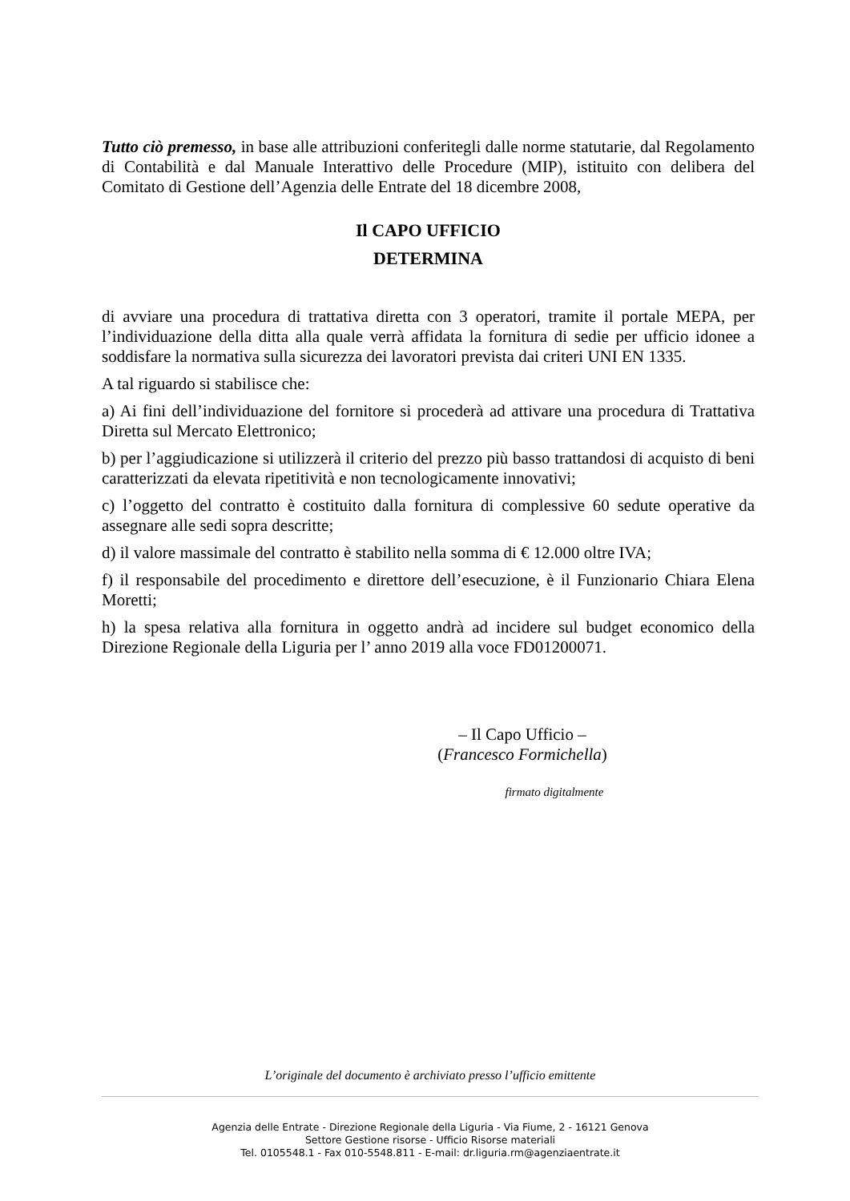Tutto ciò premesso, in base alle attribuzioni conferitegli dalle norme statutarie, dal Regolamento di Contabilità e dal Manuale Interattivo delle Procedure (MIP), istituito con delibera del Comitato di Gestione dell’Agenzia delle Entrate del 18 dicembre 2008,
Il CAPO UFFICIO
DETERMINA
di avviare una procedura di trattativa diretta con 3 operatori, tramite il portale MEPA, per l’individuazione della ditta alla quale verrà affidata la fornitura di sedie per ufficio idonee a soddisfare la normativa sulla sicurezza dei lavoratori prevista dai criteri UNI EN 1335.
A tal riguardo si stabilisce che:
a) Ai fini dell’individuazione del fornitore si procederà ad attivare una procedura di Trattativa Diretta sul Mercato Elettronico;
b) per l’aggiudicazione si utilizzerà il criterio del prezzo più basso trattandosi di acquisto di beni caratterizzati da elevata ripetitività e non tecnologicamente innovativi;
c) l’oggetto del contratto è costituito dalla fornitura di complessive 60 sedute operative da assegnare alle sedi sopra descritte;
d) il valore massimale del contratto è stabilito nella somma di € 12.000 oltre IVA;
f) il responsabile del procedimento e direttore dell’esecuzione, è il Funzionario Chiara Elena Moretti;
h) la spesa relativa alla fornitura in oggetto andrà ad incidere sul budget economico della Direzione Regionale della Liguria per l’ anno 2019 alla voce FD01200071.
– Il Capo Ufficio –
(Francesco Formichella)
firmato digitalmente
L’originale del documento è archiviato presso l’ufficio emittente
Agenzia delle Entrate - Direzione Regionale della Liguria - Via Fiume, 2 - 16121 Genova
Settore Gestione risorse - Ufficio Risorse materiali
Tel. 0105548.1 - Fax 010-5548.811 - E-mail: dr.liguria.rm@agenziaentrate.it